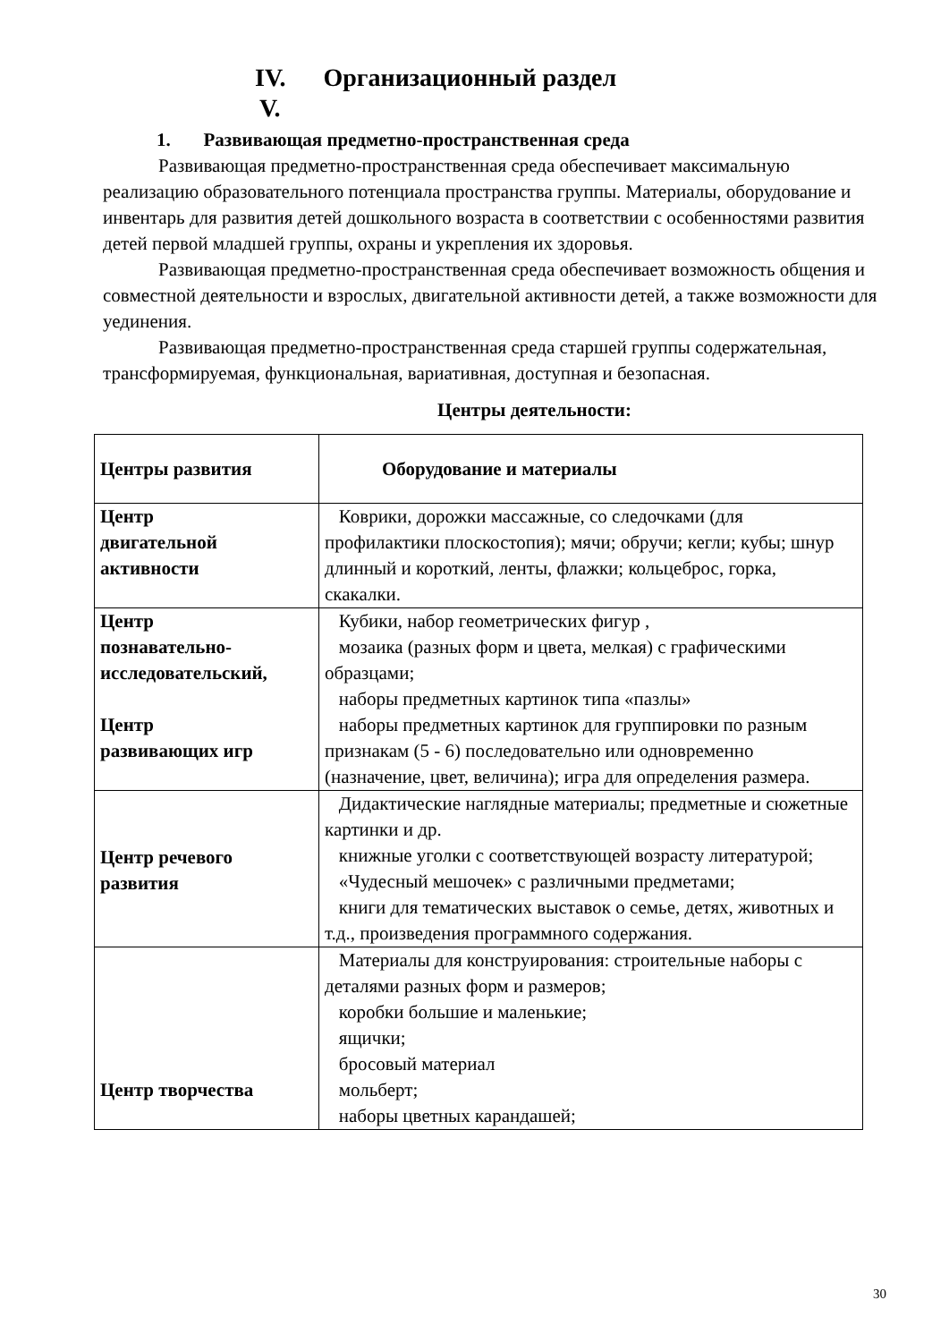IV. Организационный раздел
V.
1. Развивающая предметно-пространственная среда
Развивающая предметно-пространственная среда обеспечивает максимальную реализацию образовательного потенциала пространства группы. Материалы, оборудование и инвентарь для развития детей дошкольного возраста в соответствии с особенностями развития детей первой младшей группы, охраны и укрепления их здоровья.
Развивающая предметно-пространственная среда обеспечивает возможность общения и совместной деятельности и взрослых, двигательной активности детей, а также возможности для уединения.
Развивающая предметно-пространственная среда старшей группы содержательная, трансформируемая, функциональная, вариативная, доступная и безопасная.
Центры деятельности:
| Центры развития | Оборудование и материалы |
| Центр двигательной активности | Коврики, дорожки массажные, со следочками (для профилактики плоскостопия); мячи; обручи; кегли; кубы; шнур длинный и короткий, ленты, флажки; кольцеброс, горка, скакалки. |
| Центр познавательно- исследовательский, Центр развивающих игр | Кубики, набор геометрических фигур , мозаика (разных форм и цвета, мелкая) с графическими образцами; наборы предметных картинок типа «пазлы» наборы предметных картинок для группировки по разным признакам (5 - 6) последовательно или одновременно (назначение, цвет, величина); игра для определения размера. |
| Центр речевого развития | Дидактические наглядные материалы; предметные и сюжетные картинки и др. книжные уголки с соответствующей возрасту литературой; «Чудесный мешочек» с различными предметами; книги для тематических выставок о семье, детях, животных и т.д., произведения программного содержания. |
| Центр творчества | Материалы для конструирования: строительные наборы с деталями разных форм и размеров; коробки большие и маленькие; ящички; бросовый материал мольберт; наборы цветных карандашей; |
30